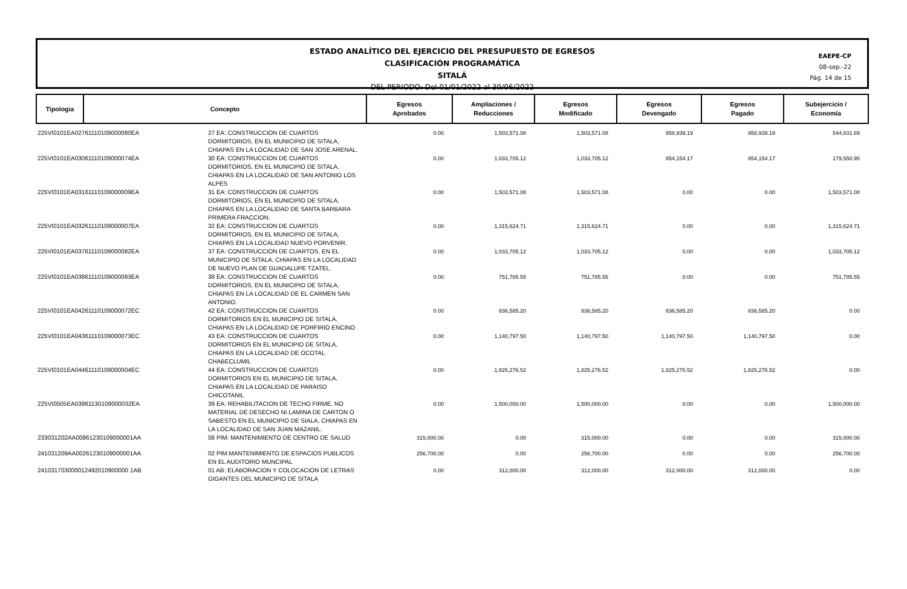ESTADO ANALÍTICO DEL EJERCICIO DEL PRESUPUESTO DE EGRESOS
CLASIFICACIÓN PROGRAMÁTICA
SITALÁ
DEL PERIODO: Del 01/01/2022 al 30/06/2022
EAEPE-CP
08-sep.-22
Pág. 14 de 15
| Tipologia | Concepto | | Egresos Aprobados | Ampliaciones / Reducciones | Egresos Modificado | Egresos Devengado | Egresos Pagado | Subejercicio / Economía |
| --- | --- | --- | --- | --- | --- | --- | --- | --- |
| 225VI0101EA02761110109000080EA | | 27 EA: CONSTRUCCION DE CUARTOS DORMITORIOS, EN EL MUNICIPIO DE SITALA, CHIAPAS EN LA LOCALIDAD DE SAN JOSE ARENAL. | 0.00 | 1,503,571.08 | 1,503,571.08 | 958,939.19 | 958,939.19 | 544,631.89 |
| 225VI0101EA03061110109000074EA | | 30 EA: CONSTRUCCION DE CUARTOS DORMITORIOS, EN EL MUNICIPIO DE SITALA, CHIAPAS EN LA LOCALIDAD DE SAN ANTONIO LOS ALPES | 0.00 | 1,033,705.12 | 1,033,705.12 | 854,154.17 | 854,154.17 | 179,550.95 |
| 225VI0101EA03161110109000009EA | | 31 EA: CONSTRUCCION DE CUARTOS DORMITORIOS, EN EL MUNICIPIO DE SITALA, CHIAPAS EN LA LOCALIDAD DE SANTA BARBARA PRIMERA FRACCION. | 0.00 | 1,503,571.08 | 1,503,571.08 | 0.00 | 0.00 | 1,503,571.08 |
| 225VI0101EA03261110109000007EA | | 32 EA: CONSTRUCCION DE CUARTOS DORMITORIOS, EN EL MUNICIPIO DE SITALA, CHIAPAS EN LA LOCALIDAD NUEVO PORVENIR. | 0.00 | 1,315,624.71 | 1,315,624.71 | 0.00 | 0.00 | 1,315,624.71 |
| 225VI0101EA03761110109000082EA | | 37 EA: CONSTRUCCION DE CUARTOS, EN EL MUNICIPIO DE SITALA, CHIAPAS EN LA LOCALIDAD DE NUEVO PLAN DE GUADALUPE TZATEL. | 0.00 | 1,033,705.12 | 1,033,705.12 | 0.00 | 0.00 | 1,033,705.12 |
| 225VI0101EA03861110109000083EA | | 38 EA: CONSTRUCCION DE CUARTOS DORMITORIOS, EN EL MUNICIPIO DE SITALA, CHIAPAS EN LA LOCALIDAD DE EL CARMEN SAN ANTONIO. | 0.00 | 751,785.55 | 751,785.55 | 0.00 | 0.00 | 751,785.55 |
| 225VI0101EA04261110109000072EC | | 42 EA: CONSTRUCCION DE CUARTOS DORMITORIOS EN EL MUNICIPIO DE SITALA, CHIAPAS EN LA LOCALIDAD DE PORFIRIO ENCINO | 0.00 | 836,585.20 | 836,585.20 | 836,585.20 | 836,585.20 | 0.00 |
| 225VI0101EA04361110109000073EC | | 43 EA: CONSTRUCCION DE CUARTOS DORMITORIOS EN EL MUNICIPIO DE SITALA, CHIAPAS EN LA LOCALIDAD DE OCOTAL CHABECLUMIL | 0.00 | 1,140,797.50 | 1,140,797.50 | 1,140,797.50 | 1,140,797.50 | 0.00 |
| 225VI0101EA04461110109000004EC | | 44 EA: CONSTRUCCION DE CUARTOS DORMITORIOS EN EL MUNICIPIO DE SITALA, CHIAPAS EN LA LOCALIDAD DE PARAISO CHICOTANIL | 0.00 | 1,825,276.52 | 1,825,276.52 | 1,825,276.52 | 1,825,276.52 | 0.00 |
| 225VI0505EA03961130109000032EA | | 39 EA: REHABILITACION DE TECHO FIRME, NO MATERIAL DE DESECHO NI LAMINA DE CARTON O SABESTO EN EL MUNICIPIO DE SIALA, CHIAPAS EN LA LOCALIDAD DE SAN JUAN MAZANIL. | 0.00 | 1,500,000.00 | 1,500,000.00 | 0.00 | 0.00 | 1,500,000.00 |
| 233031202AA00861230109000001AA | | 08 PIM: MANTENIMIENTO DE CENTRO DE SALUD | 315,000.00 | 0.00 | 315,000.00 | 0.00 | 0.00 | 315,000.00 |
| 241031209AA00261230109000001AA | | 02 PIM:MANTENIMIENTO DE ESPACIOS PUBLICOS EN EL AUDITORIO MUNCIPAL | 256,700.00 | 0.00 | 256,700.00 | 0.00 | 0.00 | 256,700.00 |
| 241031703000012492010900000 1AB | | 01 AB: ELABORACION Y COLOCACION DE LETRAS GIGANTES DEL MUNICIPIO DE SITALA | 0.00 | 312,000.00 | 312,000.00 | 312,000.00 | 312,000.00 | 0.00 |